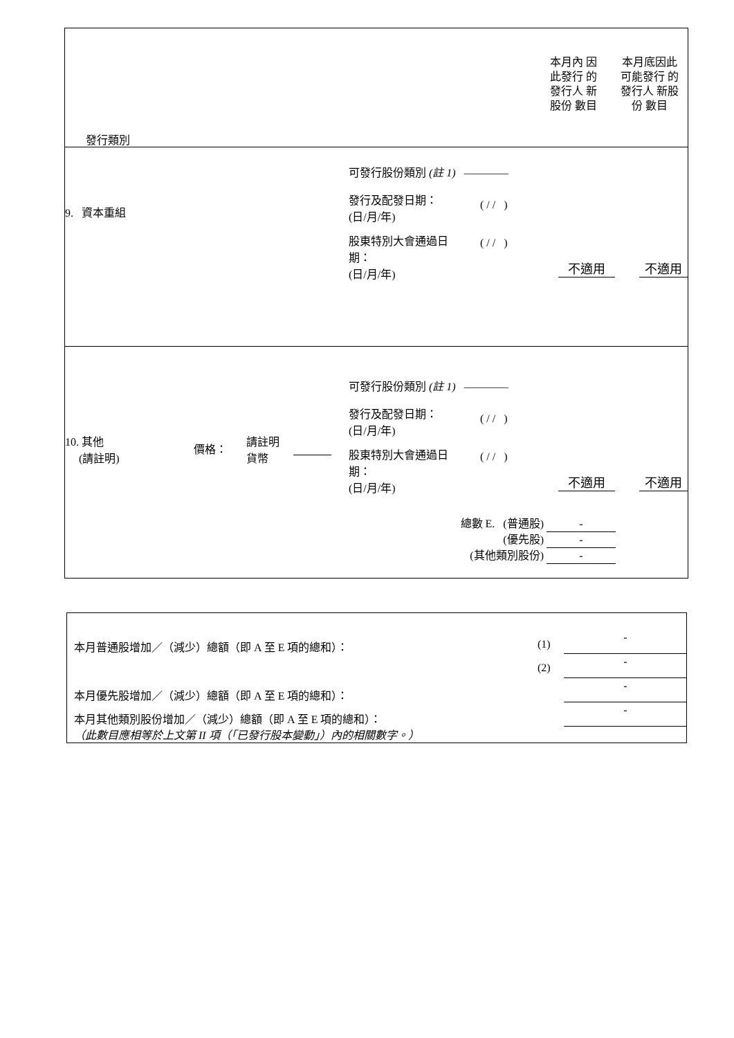發行類別
本月內 因此發行 的發行人 新股份 數目
本月底因此 可能發行 的發行人 新股份 數目
9. 資本重組
可發行股份類別 (註 1) ————
發行及配發日期：
(日/月/年)
( / / )
股東特別大會通過日
期：
(日/月/年)
( / / )
不適用 不適用
10. 其他
(請註明)
價格：
請註明
貨幣
可發行股份類別 (註 1) ————
發行及配發日期：
(日/月/年)
( / / )
股東特別大會通過日
期：
(日/月/年)
( / / )
不適用 不適用
總數 E. (普通股) -
(優先股) -
(其他類別股份) -
本月普通股增加／（減少）總額（即 A 至 E 項的總和）：
(1)
-
(2) -
本月優先股增加／（減少）總額（即 A 至 E 項的總和）：
-
本月其他類別股份增加／（減少）總額（即 A 至 E 項的總和）：
-
（此數目應相等於上文第 II 項（「已發行股本變動」）內的相關數字。）